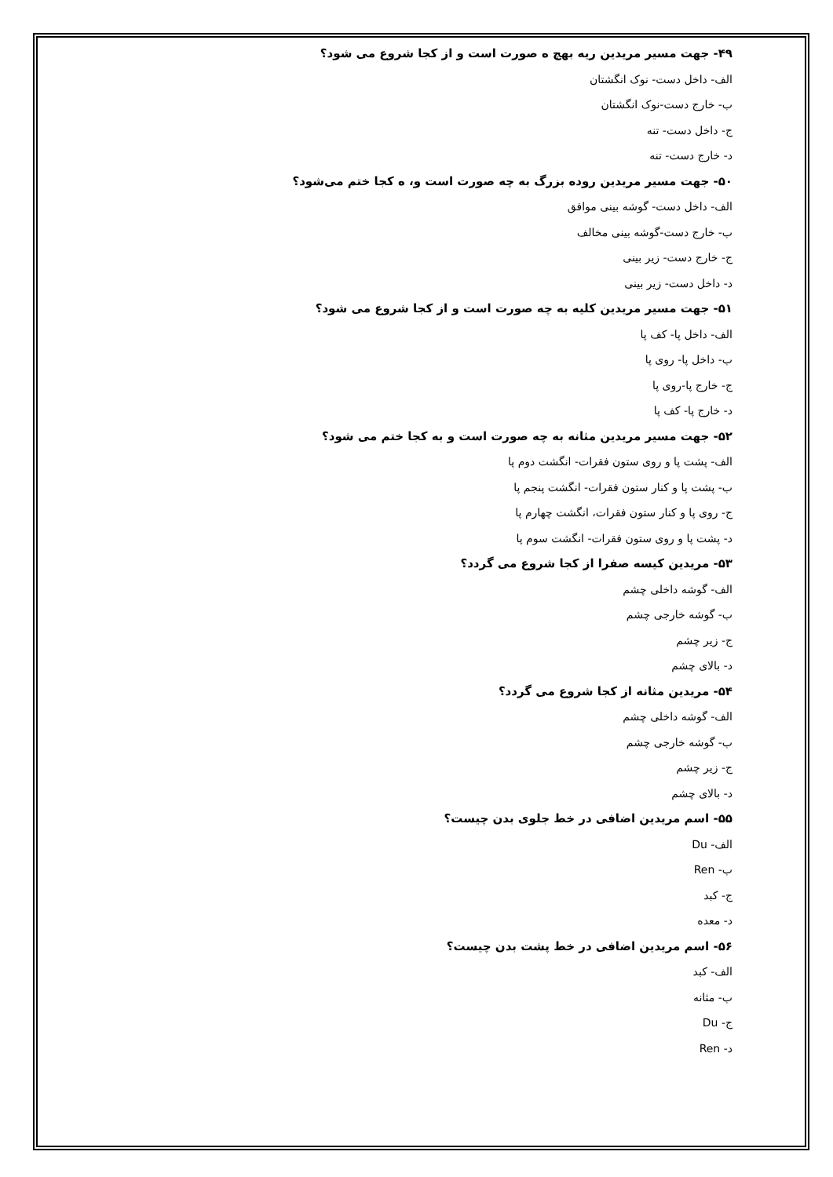۴۹- جهت مسیر مریدین ریه بهچ ه صورت است و از کجا شروع می شود؟
الف- داخل دست- نوک انگشتان
ب- خارج دست-نوک انگشتان
ج- داخل دست- تنه
د- خارج دست- تنه
۵۰- جهت مسیر مریدین روده بزرگ به چه صورت است و، ه کجا ختم می‌شود؟
الف- داخل دست- گوشه بینی موافق
ب- خارج دست-گوشه بینی مخالف
ج- خارج دست- زیر بینی
د- داخل دست- زیر بینی
۵۱- جهت مسیر مریدین کلیه به چه صورت است و از کجا شروع می شود؟
الف- داخل پا- کف پا
ب- داخل پا- روی پا
ج- خارج پا-روی پا
د- خارج پا- کف پا
۵۲- جهت مسیر مریدین مثانه به چه صورت است و به کجا ختم می شود؟
الف- پشت پا و روی ستون فقرات- انگشت دوم پا
ب- پشت پا و کنار ستون فقرات- انگشت پنجم پا
ج- روی پا و کنار ستون فقرات، انگشت چهارم پا
د- پشت پا و روی ستون فقرات- انگشت سوم پا
۵۳- مریدین کیسه صفرا از کجا شروع می گردد؟
الف- گوشه داخلی چشم
ب- گوشه خارجی چشم
ج- زیر چشم
د- بالای چشم
۵۴- مریدین مثانه از کجا شروع می گردد؟
الف- گوشه داخلی چشم
ب- گوشه خارجی چشم
ج- زیر چشم
د- بالای چشم
۵۵- اسم مریدین اضافی در خط جلوی بدن چیست؟
الف- Du
ب- Ren
ج- کبد
د- معده
۵۶- اسم مریدین اضافی در خط پشت بدن چیست؟
الف- کبد
ب- مثانه
ج- Du
د- Ren